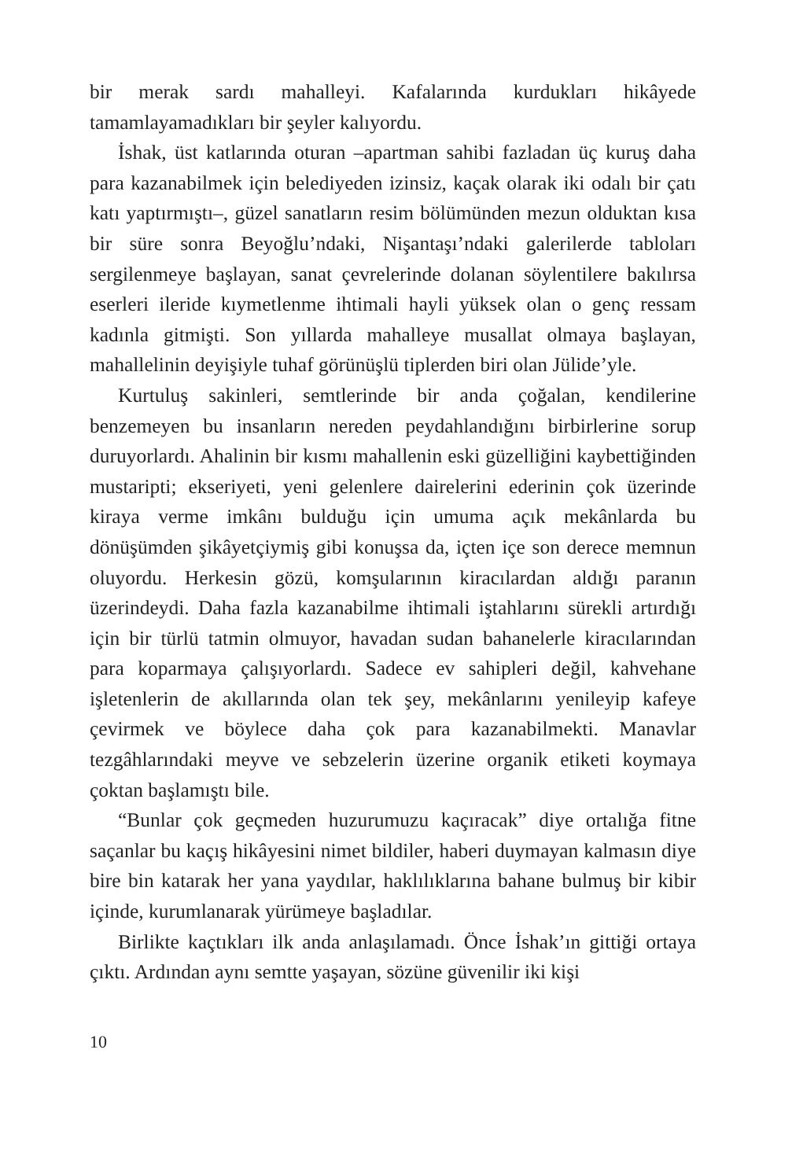bir merak sardı mahalleyi. Kafalarında kurdukları hikâyede tamamlayamadıkları bir şeyler kalıyordu.
İshak, üst katlarında oturan –apartman sahibi fazladan üç kuruş daha para kazanabilmek için belediyeden izinsiz, kaçak olarak iki odalı bir çatı katı yaptırmıştı–, güzel sanatların resim bölümünden mezun olduktan kısa bir süre sonra Beyoğlu’ndaki, Nişantaşı’ndaki galerilerde tabloları sergilenmeye başlayan, sanat çevrelerinde dolanan söylentilere bakılırsa eserleri ileride kıymetlenme ihtimali hayli yüksek olan o genç ressam kadınla gitmişti. Son yıllarda mahalleye musallat olmaya başlayan, mahallelinin deyişiyle tuhaf görünüşlü tiplerden biri olan Jülide’yle.
Kurtuluş sakinleri, semtlerinde bir anda çoğalan, kendilerine benzemeyen bu insanların nereden peydahlandığını birbirlerine sorup duruyorlardı. Ahalinin bir kısmı mahallenin eski güzelliğini kaybettiğinden mustaripti; ekseriyeti, yeni gelenlere dairelerini ederinin çok üzerinde kiraya verme imkânı bulduğu için umuma açık mekânlarda bu dönüşümden şikâyetçiymiş gibi konuşsa da, içten içe son derece memnun oluyordu. Herkesin gözü, komşularının kiracılardan aldığı paranın üzerindeydi. Daha fazla kazanabilme ihtimali iştahlarını sürekli artırdığı için bir türlü tatmin olmuyor, havadan sudan bahanelerle kiracılarından para koparmaya çalışıyorlardı. Sadece ev sahipleri değil, kahvehane işletenlerin de akıllarında olan tek şey, mekânlarını yenileyip kafeye çevirmek ve böylece daha çok para kazanabilmekti. Manavlar tezgâhlarındaki meyve ve sebzelerin üzerine organik etiketi koymaya çoktan başlamıştı bile.
“Bunlar çok geçmeden huzurumuzu kaçıracak” diye ortalığa fitne saçanlar bu kaçış hikâyesini nimet bildiler, haberi duymayan kalmasın diye bire bin katarak her yana yaydılar, haklılıklarına bahane bulmuş bir kibir içinde, kurumlanarak yürümeye başladılar.
Birlikte kaçtıkları ilk anda anlaşılamadı. Önce İshak’ın gittiği ortaya çıktı. Ardından aynı semtte yaşayan, sözüne güvenilir iki kişi
10